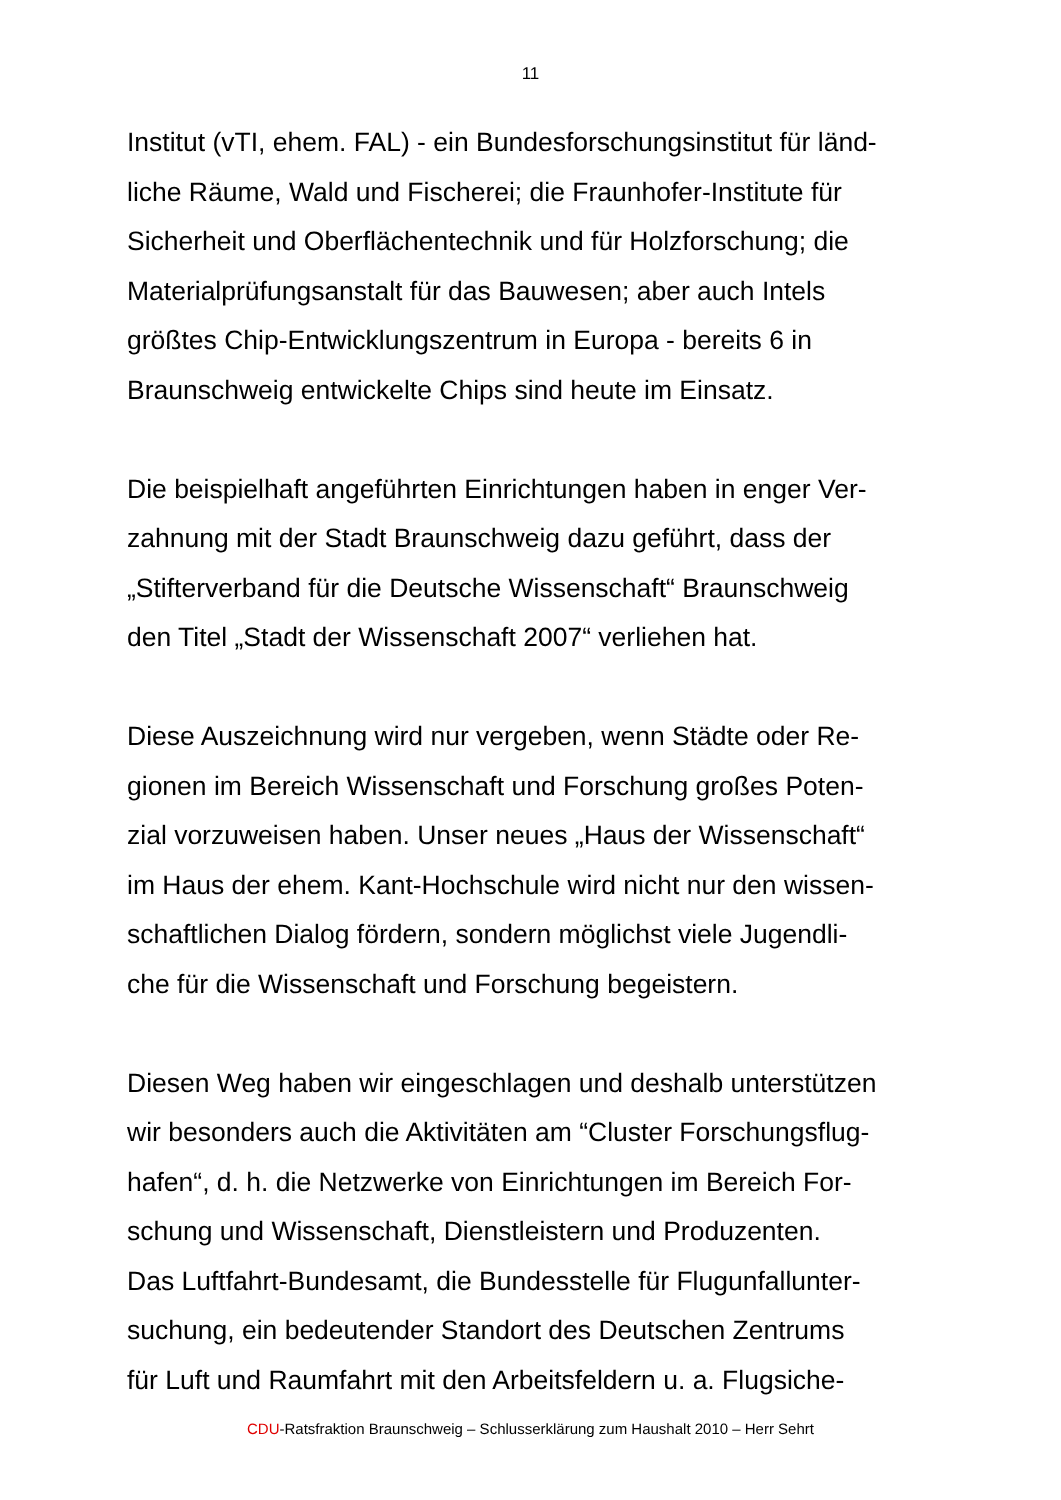11
Institut (vTI, ehem. FAL) - ein Bundesforschungsinstitut für länd-
liche Räume, Wald und Fischerei; die Fraunhofer-Institute für
Sicherheit und Oberflächentechnik und für Holzforschung; die
Materialprüfungsanstalt für das Bauwesen; aber auch Intels
größtes Chip-Entwicklungszentrum in Europa - bereits 6 in
Braunschweig entwickelte Chips sind heute im Einsatz.
Die beispielhaft angeführten Einrichtungen haben in enger Ver-
zahnung mit der Stadt Braunschweig dazu geführt, dass der
„Stifterverband für die Deutsche Wissenschaft“ Braunschweig
den Titel „Stadt der Wissenschaft 2007“ verliehen hat.
Diese Auszeichnung wird nur vergeben, wenn Städte oder Re-
gionen im Bereich Wissenschaft und Forschung großes Poten-
zial vorzuweisen haben. Unser neues „Haus der Wissenschaft“
im Haus der ehem. Kant-Hochschule wird nicht nur den wissen-
schaftlichen Dialog fördern, sondern möglichst viele Jugendli-
che für die Wissenschaft und Forschung begeistern.
Diesen Weg haben wir eingeschlagen und deshalb unterstützen
wir besonders auch die Aktivitäten am “Cluster Forschungsflug-
hafen“, d. h. die Netzwerke von Einrichtungen im Bereich For-
schung und Wissenschaft, Dienstleistern und Produzenten.
Das Luftfahrt-Bundesamt, die Bundesstelle für Flugunfallunter-
suchung, ein bedeutender Standort des Deutschen Zentrums
für Luft und Raumfahrt mit den Arbeitsfeldern u. a. Flugsiche-
CDU-Ratsfraktion Braunschweig – Schlusserklärung zum Haushalt 2010 – Herr Sehrt